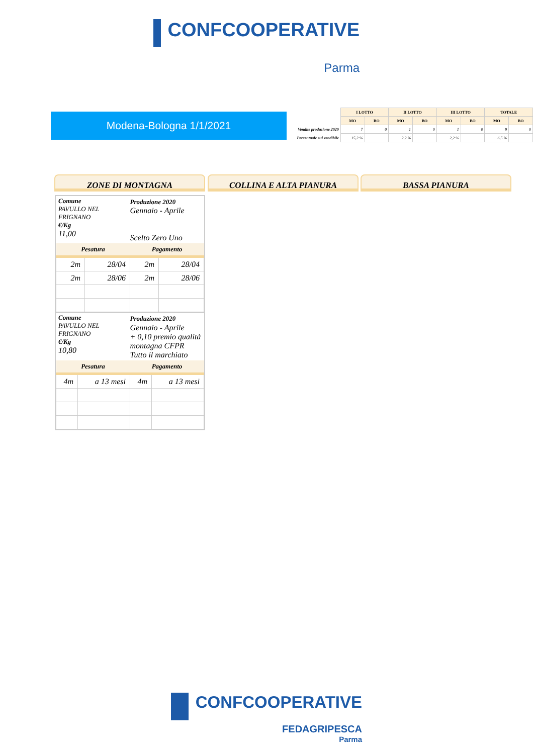CONFCOOPERATIVE
Parma
Modena-Bologna 1/1/2021
| | I LOTTO | | II LOTTO | | III LOTTO | | TOTALE | |
| | MO | BO | MO | BO | MO | BO | MO | BO |
| Vendite produzione 2020 | 7 | 0 | 1 | 0 | 1 | 0 | 9 | 0 |
| Percentuale sul vendibile | 15,2 % | | 2,2 % | | 2,2 % | | 6,5 % | |
ZONE DI MONTAGNA COLLINA E ALTA PIANURA BASSA PIANURA
Comune
PAVULLO NEL FRIGNANO
€/Kg
11,00
Produzione 2020
Gennaio - Aprile
Scelto Zero Uno
| Pesatura | | Pagamento | |
| --- | --- | --- | --- |
| 2m | 28/04 | 2m | 28/04 |
| 2m | 28/06 | 2m | 28/06 |
Comune
PAVULLO NEL FRIGNANO
€/Kg
10,80
Produzione 2020
Gennaio - Aprile
+ 0,10 premio qualità montagna CFPR
Tutto il marchiato
| Pesatura | | Pagamento | |
| --- | --- | --- | --- |
| 4m | a 13 mesi | 4m | a 13 mesi |
CONFCOOPERATIVE
FEDAGRIPESCA
Parma